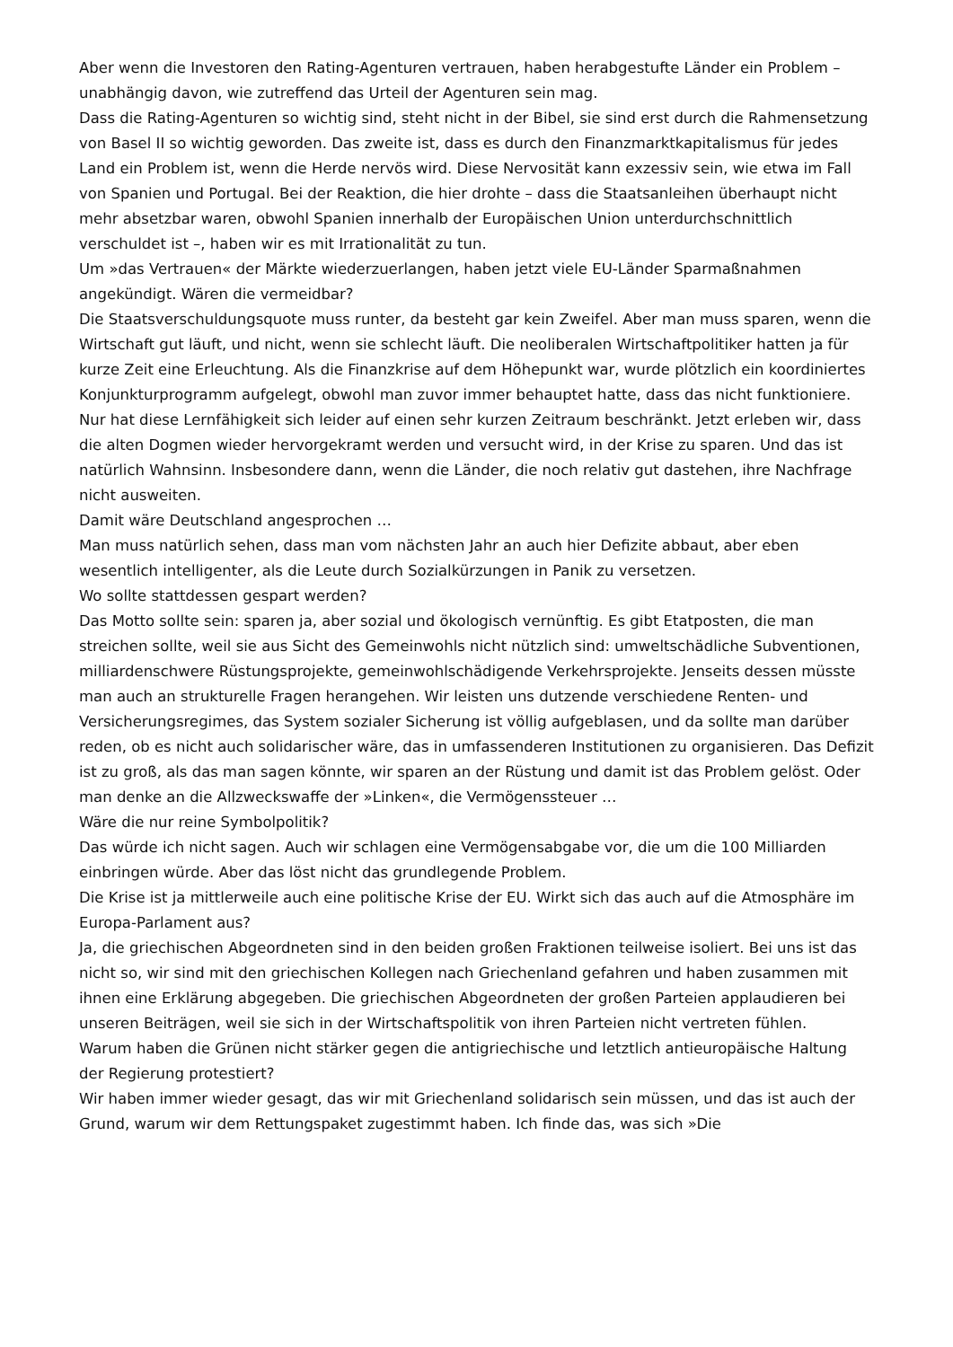Aber wenn die Investoren den Rating-Agenturen vertrauen, haben herabgestufte Länder ein Problem – unabhängig davon, wie zutreffend das Urteil der Agenturen sein mag.
Dass die Rating-Agenturen so wichtig sind, steht nicht in der Bibel, sie sind erst durch die Rahmensetzung von Basel II so wichtig geworden. Das zweite ist, dass es durch den Finanzmarktkapitalismus für jedes Land ein Problem ist, wenn die Herde nervös wird. Diese Nervosität kann exzessiv sein, wie etwa im Fall von Spanien und Portugal. Bei der Reaktion, die hier drohte – dass die Staatsanleihen überhaupt nicht mehr absetzbar waren, obwohl Spanien innerhalb der Europäischen Union unterdurchschnittlich verschuldet ist –, haben wir es mit Irrationalität zu tun.
Um »das Vertrauen« der Märkte wiederzuerlangen, haben jetzt viele EU-Länder Sparmaßnahmen angekündigt. Wären die vermeidbar?
Die Staatsverschuldungsquote muss runter, da besteht gar kein Zweifel. Aber man muss sparen, wenn die Wirtschaft gut läuft, und nicht, wenn sie schlecht läuft. Die neoliberalen Wirtschaftpolitiker hatten ja für kurze Zeit eine Erleuchtung. Als die Finanzkrise auf dem Höhepunkt war, wurde plötzlich ein koordiniertes Konjunkturprogramm aufgelegt, obwohl man zuvor immer behauptet hatte, dass das nicht funktioniere. Nur hat diese Lernfähigkeit sich leider auf einen sehr kurzen Zeitraum beschränkt. Jetzt erleben wir, dass die alten Dogmen wieder hervorgekramt werden und versucht wird, in der Krise zu sparen. Und das ist natürlich Wahnsinn. Insbesondere dann, wenn die Länder, die noch relativ gut dastehen, ihre Nachfrage nicht ausweiten.
Damit wäre Deutschland angesprochen …
Man muss natürlich sehen, dass man vom nächsten Jahr an auch hier Defizite abbaut, aber eben wesentlich intelligenter, als die Leute durch Sozialkürzungen in Panik zu versetzen.
Wo sollte stattdessen gespart werden?
Das Motto sollte sein: sparen ja, aber sozial und ökologisch vernünftig. Es gibt Etatposten, die man streichen sollte, weil sie aus Sicht des Gemeinwohls nicht nützlich sind: umweltschädliche Subventionen, milliardenschwere Rüstungsprojekte, gemeinwohlschädigende Verkehrsprojekte. Jenseits dessen müsste man auch an strukturelle Fragen herangehen. Wir leisten uns dutzende verschiedene Renten- und Versicherungsregimes, das System sozialer Sicherung ist völlig aufgeblasen, und da sollte man darüber reden, ob es nicht auch solidarischer wäre, das in umfassenderen Institutionen zu organisieren. Das Defizit ist zu groß, als das man sagen könnte, wir sparen an der Rüstung und damit ist das Problem gelöst. Oder man denke an die Allzweckswaffe der »Linken«, die Vermögenssteuer …
Wäre die nur reine Symbolpolitik?
Das würde ich nicht sagen. Auch wir schlagen eine Vermögensabgabe vor, die um die 100 Milliarden einbringen würde. Aber das löst nicht das grundlegende Problem.
Die Krise ist ja mittlerweile auch eine politische Krise der EU. Wirkt sich das auch auf die Atmosphäre im Europa-Parlament aus?
Ja, die griechischen Abgeordneten sind in den beiden großen Fraktionen teilweise isoliert. Bei uns ist das nicht so, wir sind mit den griechischen Kollegen nach Griechenland gefahren und haben zusammen mit ihnen eine Erklärung abgegeben. Die griechischen Abgeordneten der großen Parteien applaudieren bei unseren Beiträgen, weil sie sich in der Wirtschaftspolitik von ihren Parteien nicht vertreten fühlen.
Warum haben die Grünen nicht stärker gegen die antigriechische und letztlich antieuropäische Haltung der Regierung protestiert?
Wir haben immer wieder gesagt, das wir mit Griechenland solidarisch sein müssen, und das ist auch der Grund, warum wir dem Rettungspaket zugestimmt haben. Ich finde das, was sich »Die